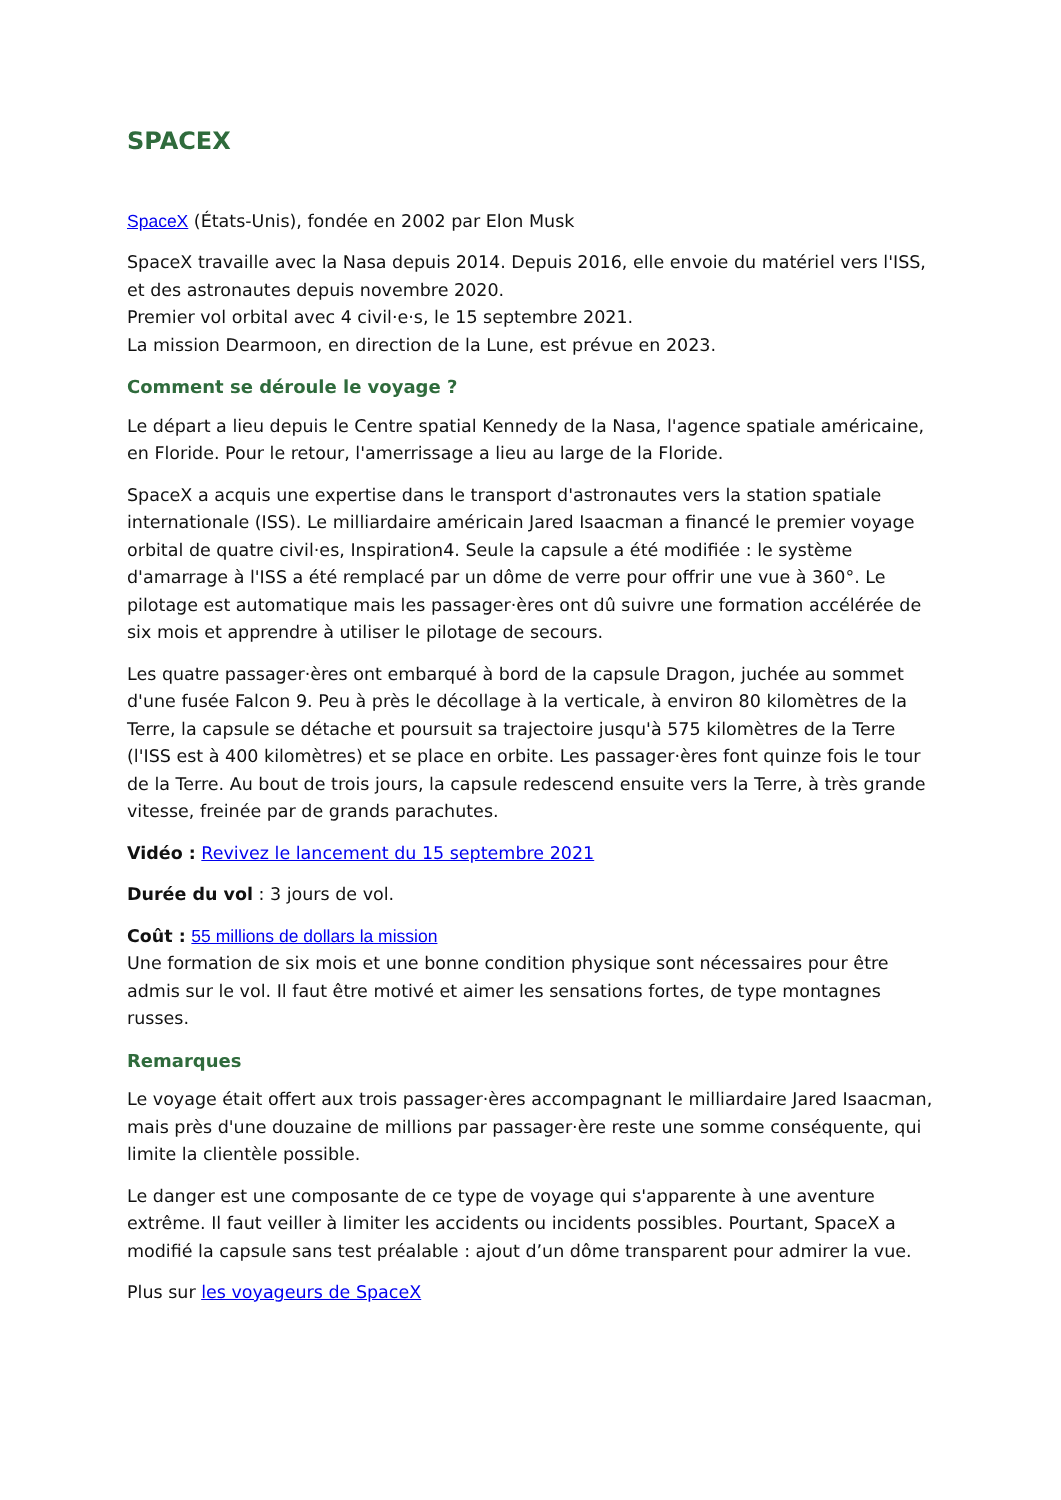SPACEX
SpaceX (États-Unis), fondée en 2002 par Elon Musk
SpaceX travaille avec la Nasa depuis 2014. Depuis 2016, elle envoie du matériel vers l'ISS, et des astronautes depuis novembre 2020.
Premier vol orbital avec 4 civil·e·s, le 15 septembre 2021.
La mission Dearmoon, en direction de la Lune, est prévue en 2023.
Comment se déroule le voyage ?
Le départ a lieu depuis le Centre spatial Kennedy de la Nasa, l'agence spatiale américaine, en Floride. Pour le retour, l'amerrissage a lieu au large de la Floride.
SpaceX a acquis une expertise dans le transport d'astronautes vers la station spatiale internationale (ISS). Le milliardaire américain Jared Isaacman a financé le premier voyage orbital de quatre civil·es, Inspiration4. Seule la capsule a été modifiée : le système d'amarrage à l'ISS a été remplacé par un dôme de verre pour offrir une vue à 360°. Le pilotage est automatique mais les passager·ères ont dû suivre une formation accélérée de six mois et apprendre à utiliser le pilotage de secours.
Les quatre passager·ères ont embarqué à bord de la capsule Dragon, juchée au sommet d'une fusée Falcon 9. Peu à près le décollage à la verticale, à environ 80 kilomètres de la Terre, la capsule se détache et poursuit sa trajectoire jusqu'à 575 kilomètres de la Terre (l'ISS est à 400 kilomètres) et se place en orbite. Les passager·ères font quinze fois le tour de la Terre. Au bout de trois jours, la capsule redescend ensuite vers la Terre, à très grande vitesse, freinée par de grands parachutes.
Vidéo : Revivez le lancement du 15 septembre 2021
Durée du vol : 3 jours de vol.
Coût : 55 millions de dollars la mission
Une formation de six mois et une bonne condition physique sont nécessaires pour être admis sur le vol. Il faut être motivé et aimer les sensations fortes, de type montagnes russes.
Remarques
Le voyage était offert aux trois passager·ères accompagnant le milliardaire Jared Isaacman, mais près d'une douzaine de millions par passager·ère reste une somme conséquente, qui limite la clientèle possible.
Le danger est une composante de ce type de voyage qui s'apparente à une aventure extrême. Il faut veiller à limiter les accidents ou incidents possibles. Pourtant, SpaceX a modifié la capsule sans test préalable : ajout d’un dôme transparent pour admirer la vue.
Plus sur les voyageurs de SpaceX